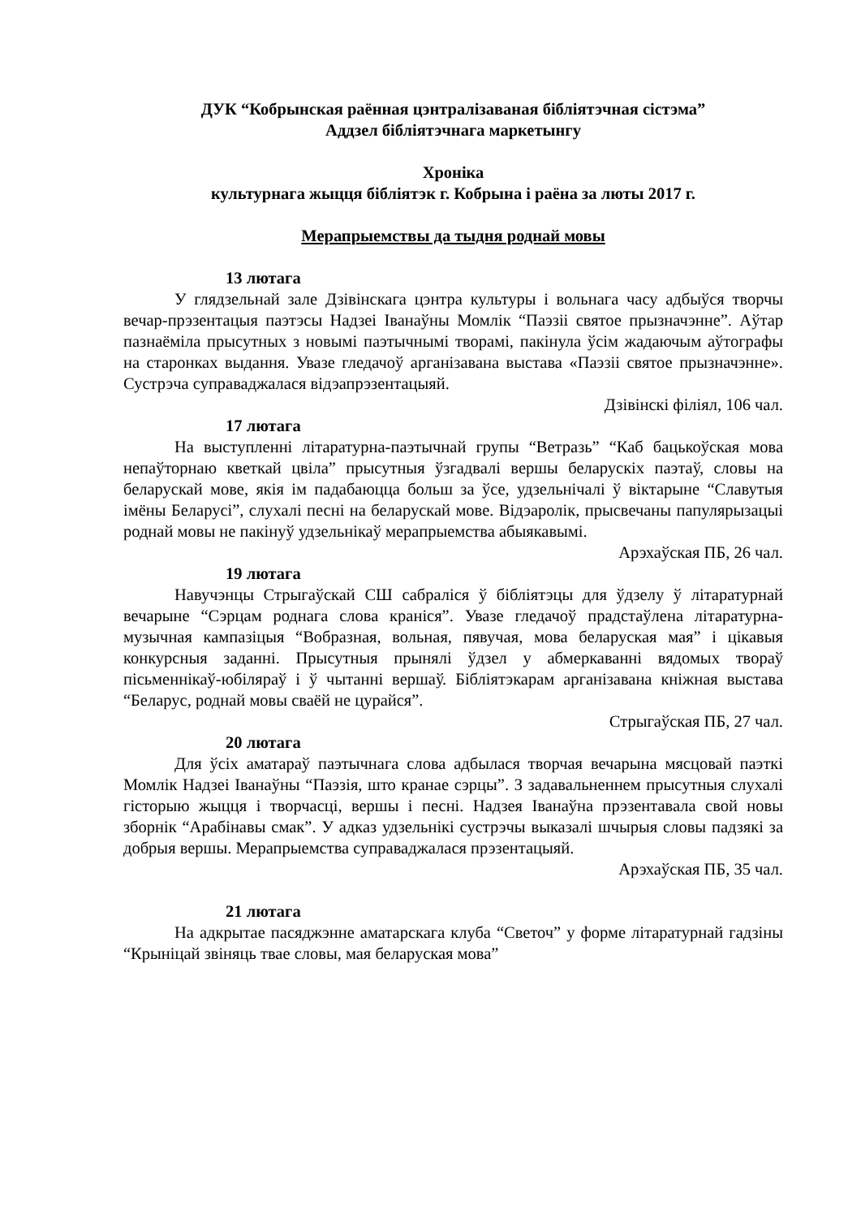ДУК “Кобрынская раённая цэнтралізаваная бібліятэчная сістэма”
Аддзел бібліятэчнага маркетынгу
Хроніка
культурнага жыцця бібліятэк г. Кобрына і раёна за люты 2017 г.
Мерапрыемствы да тыдня роднай мовы
13 лютага
У глядзельнай зале Дзівінскага цэнтра культуры і вольнага часу адбыўся творчы вечар-прэзентацыя паэтэсы Надзеі Іванаўны Момлік “Паэзіі святое прызначэнне”. Аўтар пазнаёміла прысутных з новымі паэтычнымі творамі, пакінула ўсім жадаючым аўтографы на старонках выдання. Увазе гледачоў арганізавана выстава «Паэзіі святое прызначэнне». Сустрэча суправаджалася відэапрэзентацыяй.
Дзівінскі філіял, 106 чал.
17 лютага
На выступленні літаратурна-паэтычнай групы “Ветразь” “Каб бацькоўская мова непаўторнаю кветкай цвіла” прысутныя ўзгадвалі вершы беларускіх паэтаў, словы на беларускай мове, якія ім падабаюцца больш за ўсе, удзельнічалі ў віктарыне “Славутыя імёны Беларусі”, слухалі песні на беларускай мове. Відэаролік, прысвечаны папулярызацыі роднай мовы не пакінуў удзельнікаў мерапрыемства абыякавымі.
Арэхаўская ПБ, 26 чал.
19 лютага
Навучэнцы Стрыгаўскай СШ сабраліся ў бібліятэцы для ўдзелу ў літаратурнай вечарыне “Сэрцам роднага слова краніся”. Увазе гледачоў прадстаўлена літаратурна-музычная кампазіцыя “Вобразная, вольная, пявучая, мова беларуская мая” і цікавыя конкурсныя заданні. Прысутныя прынялі ўдзел у абмеркаванні вядомых твораў пісьменнікаў-юбіляраў і ў чытанні вершаў. Бібліятэкарам арганізавана кніжная выстава “Беларус, роднай мовы сваёй не цурайся”.
Стрыгаўская ПБ, 27 чал.
20 лютага
Для ўсіх аматараў паэтычнага слова адбылася творчая вечарына мясцовай паэткі Момлік Надзеі Іванаўны “Паэзія, што кранае сэрцы”. З задавальненнем прысутныя слухалі гісторыю жыцця і творчасці, вершы і песні. Надзея Іванаўна прэзентавала свой новы зборнік “Арабінавы смак”. У адказ удзельнікі сустрэчы выказалі шчырыя словы падзякі за добрыя вершы. Мерапрыемства суправаджалася прэзентацыяй.
Арэхаўская ПБ, 35 чал.
21 лютага
На адкрытае пасяджэнне аматарскага клуба “Светоч” у форме літаратурнай гадзіны “Крыніцай звіняць твае словы, мая беларуская мова”